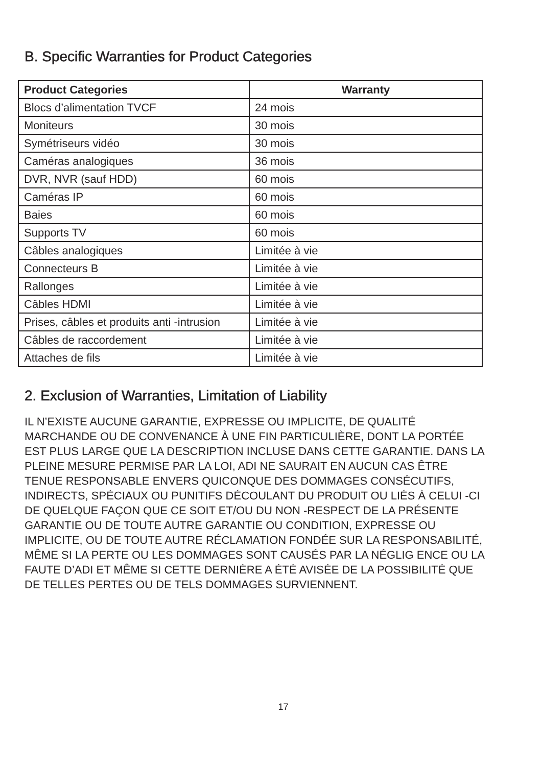B. Specific Warranties for Product Categories
| Product Categories | Warranty |
| --- | --- |
| Blocs d’alimentation TVCF | 24 mois |
| Moniteurs | 30 mois |
| Symétriseurs vidéo | 30 mois |
| Caméras analogiques | 36 mois |
| DVR, NVR (sauf HDD) | 60 mois |
| Caméras IP | 60 mois |
| Baies | 60 mois |
| Supports TV | 60 mois |
| Câbles analogiques | Limitée à vie |
| Connecteurs B | Limitée à vie |
| Rallonges | Limitée à vie |
| Câbles HDMI | Limitée à vie |
| Prises, câbles et produits anti -intrusion | Limitée à vie |
| Câbles de raccordement | Limitée à vie |
| Attaches de fils | Limitée à vie |
2. Exclusion of Warranties, Limitation of Liability
IL N’EXISTE AUCUNE GARANTIE, EXPRESSE OU IMPLICITE, DE QUALITÉ MARCHANDE OU DE CONVENANCE À UNE FIN PARTICULIÈRE, DONT LA PORTÉE EST PLUS LARGE QUE LA DESCRIPTION INCLUSE DANS CETTE GARANTIE. DANS LA PLEINE MESURE PERMISE PAR LA LOI, ADI NE SAURAIT EN AUCUN CAS ÊTRE TENUE RESPONSABLE ENVERS QUICONQUE DES DOMMAGES CONSÉCUTIFS, INDIRECTS, SPÉCIAUX OU PUNITIFS DÉCOULANT DU PRODUIT OU LIÉS À CELUI -CI DE QUELQUE FAÇON QUE CE SOIT ET/OU DU NON -RESPECT DE LA PRÉSENTE GARANTIE OU DE TOUTE AUTRE GARANTIE OU CONDITION, EXPRESSE OU IMPLICITE, OU DE TOUTE AUTRE RÉCLAMATION FONDÉE SUR LA RESPONSABILITÉ, MÊME SI LA PERTE OU LES DOMMAGES SONT CAUSÉS PAR LA NÉGLIG ENCE OU LA FAUTE D’ADI ET MÊME SI CETTE DERNIÈRE A ÉTÉ AVISÉE DE LA POSSIBILITÉ QUE DE TELLES PERTES OU DE TELS DOMMAGES SURVIENNENT.
17